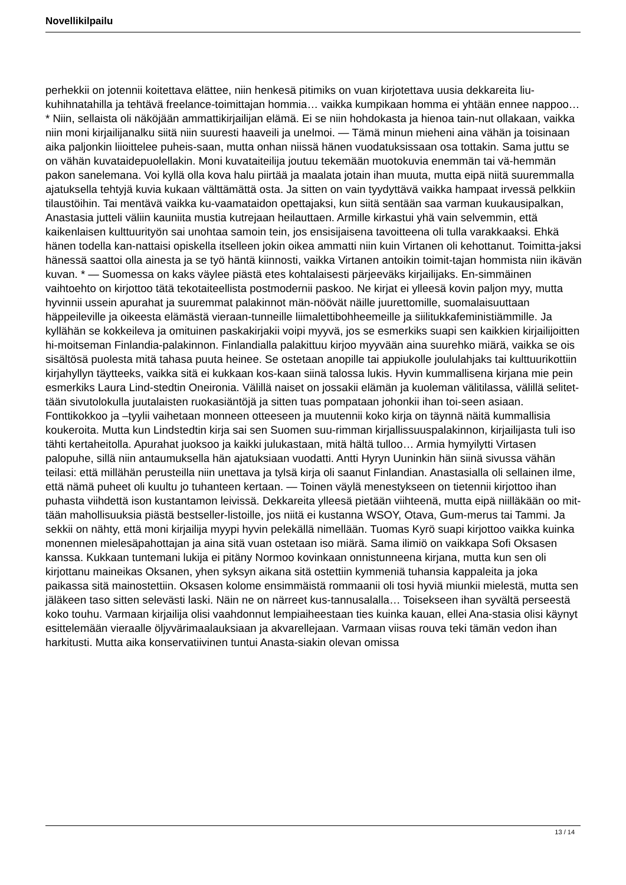Novellikilpailu
perhekkii on jotennii koitettava elättee, niin henkesä pitimiks on vuan kirjotettava uusia dekkareita liu-kuhihnatahilla ja tehtävä freelance-toimittajan hommia… vaikka kumpikaan homma ei yhtään ennee nappoo… * Niin, sellaista oli näköjään ammattikirjailijan elämä. Ei se niin hohdokasta ja hienoa tain-nut ollakaan, vaikka niin moni kirjailijanalku siitä niin suuresti haaveili ja unelmoi. — Tämä minun mieheni aina vähän ja toisinaan aika paljonkin liioittelee puheis-saan, mutta onhan niissä hänen vuodatuksissaan osa tottakin. Sama juttu se on vähän kuvataidepuolellakin. Moni kuvataiteilija joutuu tekemään muotokuvia enemmän tai vä-hemmän pakon sanelemana. Voi kyllä olla kova halu piirtää ja maalata jotain ihan muuta, mutta eipä niitä suuremmalla ajatuksella tehtyjä kuvia kukaan välttämättä osta. Ja sitten on vain tyydyttävä vaikka hampaat irvessä pelkkiin tilaustöihin. Tai mentävä vaikka ku-vaamataidon opettajaksi, kun siitä sentään saa varman kuukausipalkan, Anastasia jutteli väliin kauniita mustia kutrejaan heilauttaen. Armille kirkastui yhä vain selvemmin, että kaikenlaisen kulttuurityön sai unohtaa samoin tein, jos ensisijaisena tavoitteena oli tulla varakkaaksi. Ehkä hänen todella kan-nattaisi opiskella itselleen jokin oikea ammatti niin kuin Virtanen oli kehottanut. Toimitta-jaksi hänessä saattoi olla ainesta ja se työ häntä kiinnosti, vaikka Virtanen antoikin toimit-tajan hommista niin ikävän kuvan. * — Suomessa on kaks väylee piästä etes kohtalaisesti pärjeeväks kirjailijaks. En-simmäinen vaihtoehto on kirjottoo tätä tekotaiteellista postmodernii paskoo. Ne kirjat ei ylleesä kovin paljon myy, mutta hyvinnii ussein apurahat ja suuremmat palakinnot män-nöövät näille juurettomille, suomalaisuuttaan häppeileville ja oikeesta elämästä vieraan-tunneille liimalettibohheemeille ja siilitukkafeministiämmille. Ja kyllähän se kokkeileva ja omituinen paskakirjakii voipi myyvä, jos se esmerkiks suapi sen kaikkien kirjailijoitten hi-moitseman Finlandia-palakinnon. Finlandialla palakittuu kirjoo myyvään aina suurehko miärä, vaikka se ois sisältösä puolesta mitä tahasa puuta heinee. Se ostetaan anopille tai appiukolle joululahjaks tai kulttuurikottiin kirjahyllyn täytteeks, vaikka sitä ei kukkaan kos-kaan siinä talossa lukis. Hyvin kummallisena kirjana mie pein esmerkiks Laura Lind-stedtin Oneironia. Välillä naiset on jossakii elämän ja kuoleman välitilassa, välillä selitet-tään sivutolokulla juutalaisten ruokasiäntöjä ja sitten tuas pompataan johonkii ihan toi-seen asiaan. Fonttikokkoo ja –tyylii vaihetaan monneen otteeseen ja muutennii koko kirja on täynnä näitä kummallisia koukeroita. Mutta kun Lindstedtin kirja sai sen Suomen suu-rimman kirjallissuuspalakinnon, kirjailijasta tuli iso tähti kertaheitolla. Apurahat juoksoo ja kaikki julukastaan, mitä hältä tulloo… Armia hymyilytti Virtasen palopuhe, sillä niin antaumuksella hän ajatuksiaan vuodatti. Antti Hyryn Uuninkin hän siinä sivussa vähän teilasi: että millähän perusteilla niin unettava ja tylsä kirja oli saanut Finlandian. Anastasialla oli sellainen ilme, että nämä puheet oli kuultu jo tuhanteen kertaan. — Toinen väylä menestykseen on tietennii kirjottoo ihan puhasta viihdettä ison kustantamon leivissä. Dekkareita ylleesä pietään viihteenä, mutta eipä niilläkään oo mit-tään mahollisuuksia piästä bestseller-listoille, jos niitä ei kustanna WSOY, Otava, Gum-merus tai Tammi. Ja sekkii on nähty, että moni kirjailija myypi hyvin pelekällä nimellään. Tuomas Kyrö suapi kirjottoo vaikka kuinka monennen mielesäpahottajan ja aina sitä vuan ostetaan iso miärä. Sama ilimiö on vaikkapa Sofi Oksasen kanssa. Kukkaan tuntemani lukija ei pitäny Normoo kovinkaan onnistunneena kirjana, mutta kun sen oli kirjottanu maineikas Oksanen, yhen syksyn aikana sitä ostettiin kymmeniä tuhansia kappaleita ja joka paikassa sitä mainostettiin. Oksasen kolome ensimmäistä rommaanii oli tosi hyviä miunkii mielestä, mutta sen jäläkeen taso sitten selevästi laski. Näin ne on närreet kus-tannusalalla… Toisekseen ihan syvältä perseestä koko touhu. Varmaan kirjailija olisi vaahdonnut lempiaiheestaan ties kuinka kauan, ellei Ana-stasia olisi käynyt esittelemään vieraalle öljyvärimaalauksiaan ja akvarellejaan. Varmaan viisas rouva teki tämän vedon ihan harkitusti. Mutta aika konservatiivinen tuntui Anasta-siakin olevan omissa
13 / 14